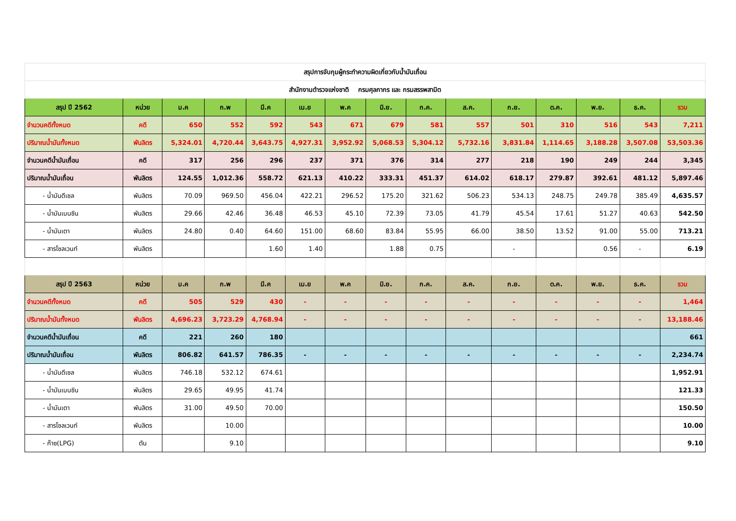| สรุปการจับกุมผู้กระทำความผิดเกี่ยวกับน้ำมันเถื่อน | | | | | | | | | | | | | | |
| สำนักงานตำรวจแห่งชาติ กรมศุลกากร และ กรมสรรพสามิต | | | | | | | | | | | | | | |
| สรุป ปี 2562 | หน่วย | ม.ค | ก.พ | มี.ค | เม.ย | พ.ค | มิ.ย. | ก.ค. | ส.ค. | ก.ย. | ต.ค. | พ.ย. | ธ.ค. | รวม |
| จำนวนคดีทั้งหมด | คดี | 650 | 552 | 592 | 543 | 671 | 679 | 581 | 557 | 501 | 310 | 516 | 543 | 7,211 |
| ปริมาณน้ำมันทั้งหมด | พันลิตร | 5,324.01 | 4,720.44 | 3,643.75 | 4,927.31 | 3,952.92 | 5,068.53 | 5,304.12 | 5,732.16 | 3,831.84 | 1,114.65 | 3,188.28 | 3,507.08 | 53,503.36 |
| จำนวนคดีน้ำมันเถื่อน | คดี | 317 | 256 | 296 | 237 | 371 | 376 | 314 | 277 | 218 | 190 | 249 | 244 | 3,345 |
| ปริมาณน้ำมันเถื่อน | พันลิตร | 124.55 | 1,012.36 | 558.72 | 621.13 | 410.22 | 333.31 | 451.37 | 614.02 | 618.17 | 279.87 | 392.61 | 481.12 | 5,897.46 |
| - น้ำมันดีเซล | พันลิตร | 70.09 | 969.50 | 456.04 | 422.21 | 296.52 | 175.20 | 321.62 | 506.23 | 534.13 | 248.75 | 249.78 | 385.49 | 4,635.57 |
| - น้ำมันเบนซิน | พันลิตร | 29.66 | 42.46 | 36.48 | 46.53 | 45.10 | 72.39 | 73.05 | 41.79 | 45.54 | 17.61 | 51.27 | 40.63 | 542.50 |
| - น้ำมันเตา | พันลิตร | 24.80 | 0.40 | 64.60 | 151.00 | 68.60 | 83.84 | 55.95 | 66.00 | 38.50 | 13.52 | 91.00 | 55.00 | 713.21 |
| - สารโซลเวนท์ | พันลิตร | | | 1.60 | 1.40 | | 1.88 | 0.75 | | - | | 0.56 | - | 6.19 |
| สรุป ปี 2563 | หน่วย | ม.ค | ก.พ | มี.ค | เม.ย | พ.ค | มิ.ย. | ก.ค. | ส.ค. | ก.ย. | ต.ค. | พ.ย. | ธ.ค. | รวม |
| จำนวนคดีทั้งหมด | คดี | 505 | 529 | 430 | - | - | - | - | - | - | - | - | - | 1,464 |
| ปริมาณน้ำมันทั้งหมด | พันลิตร | 4,696.23 | 3,723.29 | 4,768.94 | - | - | - | - | - | - | - | - | - | 13,188.46 |
| จำนวนคดีน้ำมันเถื่อน | คดี | 221 | 260 | 180 | | | | | | | | | | 661 |
| ปริมาณน้ำมันเถื่อน | พันลิตร | 806.82 | 641.57 | 786.35 | - | - | - | - | - | - | - | - | - | 2,234.74 |
| - น้ำมันดีเซล | พันลิตร | 746.18 | 532.12 | 674.61 | | | | | | | | | | 1,952.91 |
| - น้ำมันเบนซิน | พันลิตร | 29.65 | 49.95 | 41.74 | | | | | | | | | | 121.33 |
| - น้ำมันเตา | พันลิตร | 31.00 | 49.50 | 70.00 | | | | | | | | | | 150.50 |
| - สารโซลเวนท์ | พันลิตร | | 10.00 | | | | | | | | | | | 10.00 |
| - ก๊าซ(LPG) | ตัน | | 9.10 | | | | | | | | | | | 9.10 |